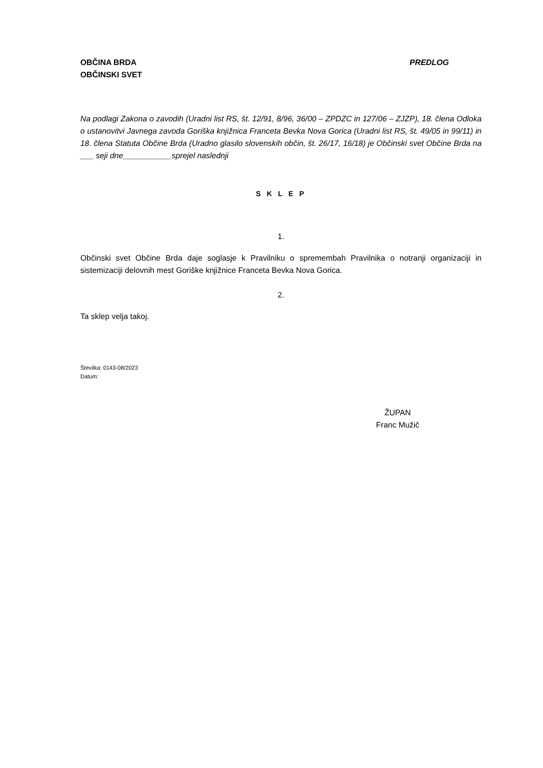OBČINA BRDA
OBČINSKI SVET
PREDLOG
Na podlagi Zakona o zavodih (Uradni list RS, št. 12/91, 8/96, 36/00 – ZPDZC in 127/06 – ZJZP), 18. člena Odloka o ustanovitvi Javnega zavoda Goriška knjižnica Franceta Bevka Nova Gorica (Uradni list RS, št. 49/05 in 99/11) in 18. člena Statuta Občine Brda (Uradno glasilo slovenskih občin, št. 26/17, 16/18) je Občinski svet Občine Brda na ___ seji dne___________sprejel naslednji
S K L E P
1.
Občinski svet Občine Brda daje soglasje k Pravilniku o spremembah Pravilnika o notranji organizaciji in sistemizaciji delovnih mest Goriške knjižnice Franceta Bevka Nova Gorica.
2.
Ta sklep velja takoj.
Številka: 0143-08/2023
Datum:
ŽUPAN
Franc Mužič